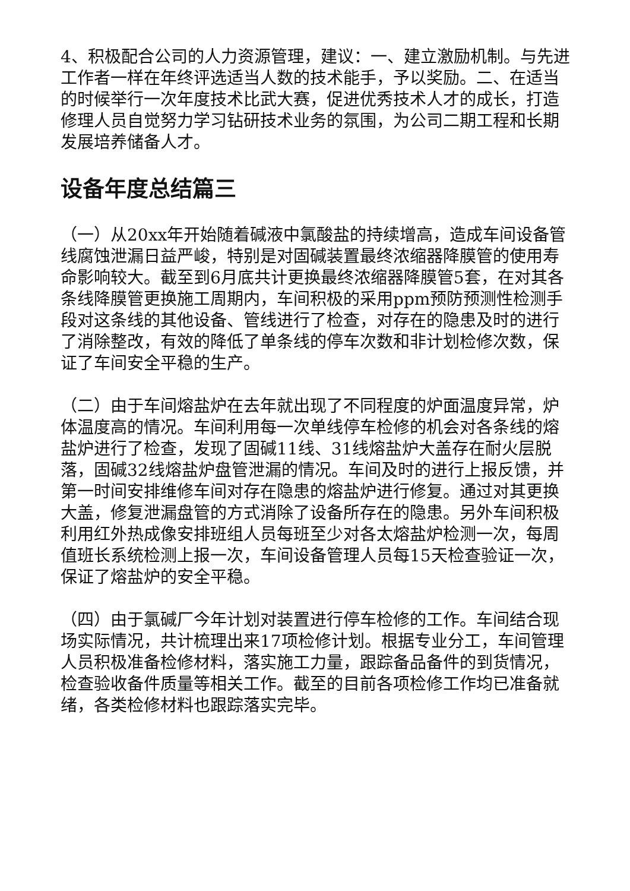4、积极配合公司的人力资源管理，建议：一、建立激励机制。与先进工作者一样在年终评选适当人数的技术能手，予以奖励。二、在适当的时候举行一次年度技术比武大赛，促进优秀技术人才的成长，打造修理人员自觉努力学习钻研技术业务的氛围，为公司二期工程和长期发展培养储备人才。
设备年度总结篇三
（一）从20xx年开始随着碱液中氯酸盐的持续增高，造成车间设备管线腐蚀泄漏日益严峻，特别是对固碱装置最终浓缩器降膜管的使用寿命影响较大。截至到6月底共计更换最终浓缩器降膜管5套，在对其各条线降膜管更换施工周期内，车间积极的采用ppm预防预测性检测手段对这条线的其他设备、管线进行了检查，对存在的隐患及时的进行了消除整改，有效的降低了单条线的停车次数和非计划检修次数，保证了车间安全平稳的生产。
（二）由于车间熔盐炉在去年就出现了不同程度的炉面温度异常，炉体温度高的情况。车间利用每一次单线停车检修的机会对各条线的熔盐炉进行了检查，发现了固碱11线、31线熔盐炉大盖存在耐火层脱落，固碱32线熔盐炉盘管泄漏的情况。车间及时的进行上报反馈，并第一时间安排维修车间对存在隐患的熔盐炉进行修复。通过对其更换大盖，修复泄漏盘管的方式消除了设备所存在的隐患。另外车间积极利用红外热成像安排班组人员每班至少对各太熔盐炉检测一次，每周值班长系统检测上报一次，车间设备管理人员每15天检查验证一次，保证了熔盐炉的安全平稳。
（四）由于氯碱厂今年计划对装置进行停车检修的工作。车间结合现场实际情况，共计梳理出来17项检修计划。根据专业分工，车间管理人员积极准备检修材料，落实施工力量，跟踪备品备件的到货情况，检查验收备件质量等相关工作。截至的目前各项检修工作均已准备就绪，各类检修材料也跟踪落实完毕。